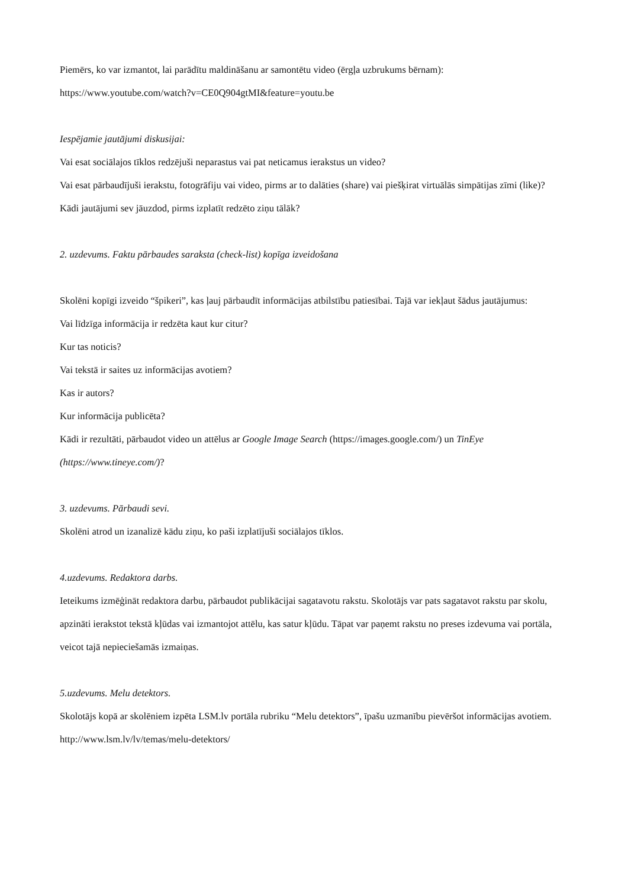Piemērs, ko var izmantot, lai parādītu maldināšanu ar samontētu video (ērgļa uzbrukums bērnam):
https://www.youtube.com/watch?v=CE0Q904gtMI&feature=youtu.be
Iespējamie jautājumi diskusijai:
Vai esat sociālajos tīklos redzējuši neparastus vai pat neticamus ierakstus un video?
Vai esat pārbaudījuši ierakstu, fotogrāfiju vai video, pirms ar to dalāties (share) vai piešķirat virtuālās simpātijas zīmi (like)?
Kādi jautājumi sev jāuzdod, pirms izplatīt redzēto ziņu tālāk?
2. uzdevums. Faktu pārbaudes saraksta (check-list) kopīga izveidošana
Skolēni kopīgi izveido “špikeri”, kas ļauj pārbaudīt informācijas atbilstību patiesībai. Tajā var iekļaut šādus jautājumus:
Vai līdzīga informācija ir redzēta kaut kur citur?
Kur tas noticis?
Vai tekstā ir saites uz informācijas avotiem?
Kas ir autors?
Kur informācija publicēta?
Kādi ir rezultāti, pārbaudot video un attēlus ar Google Image Search (https://images.google.com/) un TinEye (https://www.tineye.com/)?
3. uzdevums. Pārbaudi sevi.
Skolēni atrod un izanalizē kādu ziņu, ko paši izplatījuši sociālajos tīklos.
4.uzdevums. Redaktora darbs.
Ieteikums izmēģināt redaktora darbu, pārbaudot publikācijai sagatavotu rakstu. Skolotājs var pats sagatavot rakstu par skolu, apzināti ierakstot tekstā kļūdas vai izmantojot attēlu, kas satur kļūdu. Tāpat var paņemt rakstu no preses izdevuma vai portāla, veicot tajā nepieciešamās izmaiņas.
5.uzdevums. Melu detektors.
Skolotājs kopā ar skolēniem izpēta LSM.lv portāla rubriku “Melu detektors”, īpašu uzmanību pievēršot informācijas avotiem.
http://www.lsm.lv/lv/temas/melu-detektors/